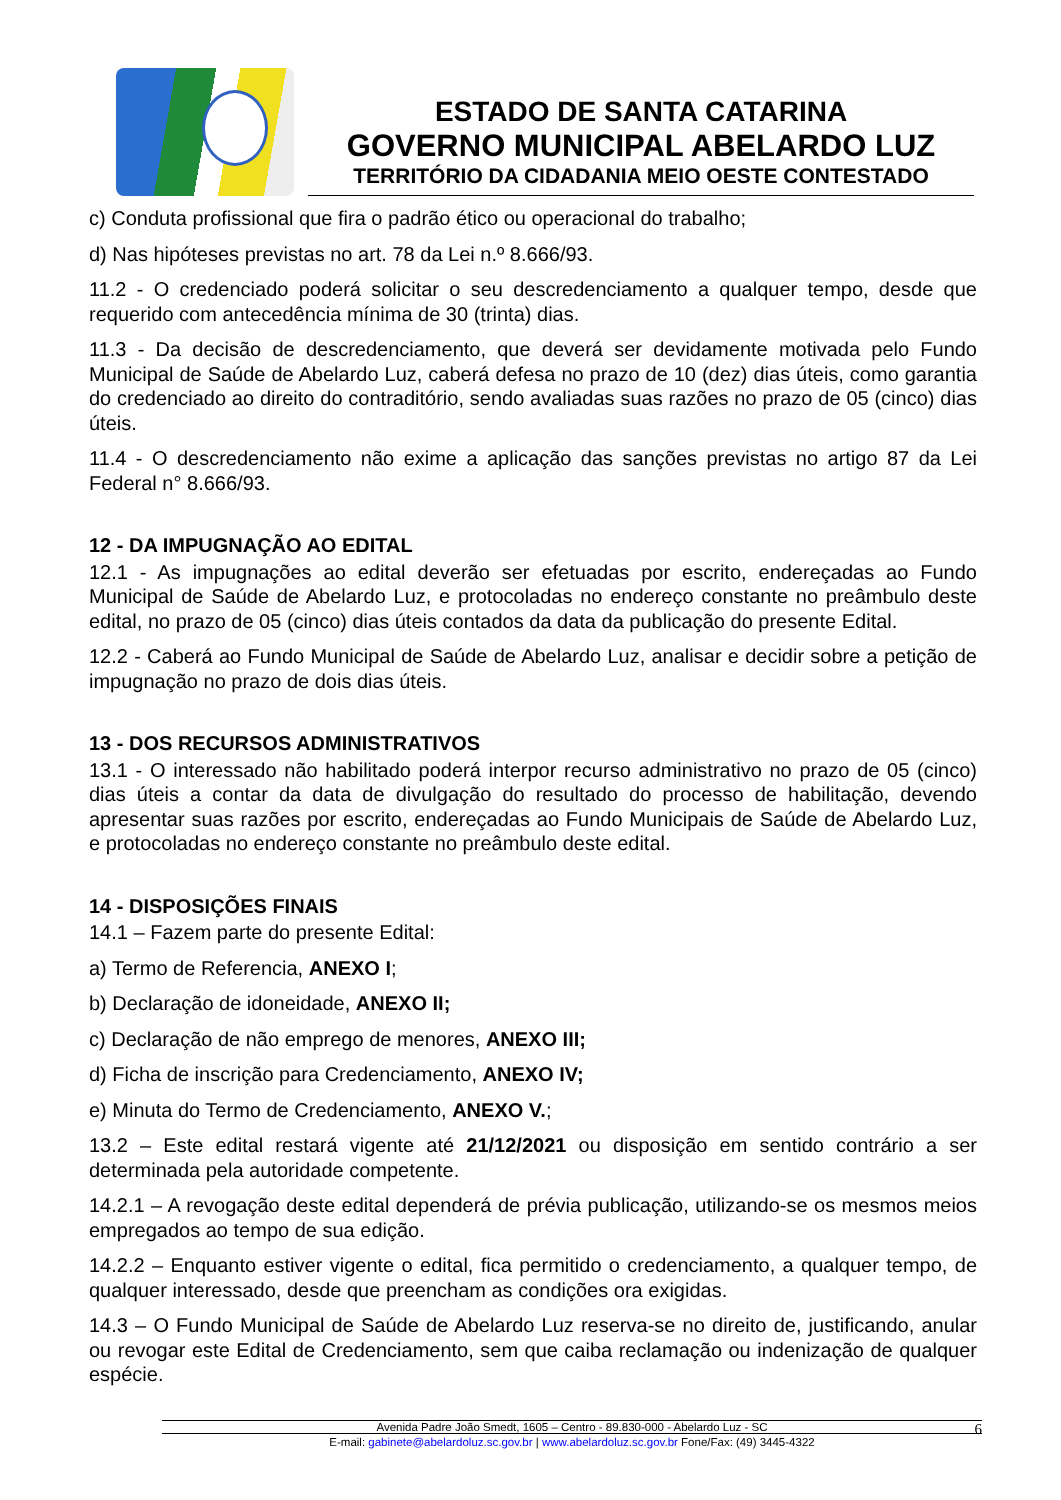ESTADO DE SANTA CATARINA
GOVERNO MUNICIPAL ABELARDO LUZ
TERRITÓRIO DA CIDADANIA MEIO OESTE CONTESTADO
c) Conduta profissional que fira o padrão ético ou operacional do trabalho;
d) Nas hipóteses previstas no art. 78 da Lei n.º 8.666/93.
11.2 - O credenciado poderá solicitar o seu descredenciamento a qualquer tempo, desde que requerido com antecedência mínima de 30 (trinta) dias.
11.3 - Da decisão de descredenciamento, que deverá ser devidamente motivada pelo Fundo Municipal de Saúde de Abelardo Luz, caberá defesa no prazo de 10 (dez) dias úteis, como garantia do credenciado ao direito do contraditório, sendo avaliadas suas razões no prazo de 05 (cinco) dias úteis.
11.4 - O descredenciamento não exime a aplicação das sanções previstas no artigo 87 da Lei Federal n° 8.666/93.
12 - DA IMPUGNAÇÃO AO EDITAL
12.1 - As impugnações ao edital deverão ser efetuadas por escrito, endereçadas ao Fundo Municipal de Saúde de Abelardo Luz, e protocoladas no endereço constante no preâmbulo deste edital, no prazo de 05 (cinco) dias úteis contados da data da publicação do presente Edital.
12.2 - Caberá ao Fundo Municipal de Saúde de Abelardo Luz, analisar e decidir sobre a petição de impugnação no prazo de dois dias úteis.
13 - DOS RECURSOS ADMINISTRATIVOS
13.1 - O interessado não habilitado poderá interpor recurso administrativo no prazo de 05 (cinco) dias úteis a contar da data de divulgação do resultado do processo de habilitação, devendo apresentar suas razões por escrito, endereçadas ao Fundo Municipais de Saúde de Abelardo Luz, e protocoladas no endereço constante no preâmbulo deste edital.
14 - DISPOSIÇÕES FINAIS
14.1 – Fazem parte do presente Edital:
a) Termo de Referencia, ANEXO I;
b) Declaração de idoneidade, ANEXO II;
c) Declaração de não emprego de menores, ANEXO III;
d) Ficha de inscrição para Credenciamento, ANEXO IV;
e) Minuta do Termo de Credenciamento, ANEXO V.;
13.2 – Este edital restará vigente até 21/12/2021 ou disposição em sentido contrário a ser determinada pela autoridade competente.
14.2.1 – A revogação deste edital dependerá de prévia publicação, utilizando-se os mesmos meios empregados ao tempo de sua edição.
14.2.2 – Enquanto estiver vigente o edital, fica permitido o credenciamento, a qualquer tempo, de qualquer interessado, desde que preencham as condições ora exigidas.
14.3 – O Fundo Municipal de Saúde de Abelardo Luz reserva-se no direito de, justificando, anular ou revogar este Edital de Credenciamento, sem que caiba reclamação ou indenização de qualquer espécie.
Avenida Padre João Smedt, 1605 – Centro - 89.830-000 - Abelardo Luz - SC
6
E-mail: gabinete@abelardoluz.sc.gov.br | www.abelardoluz.sc.gov.br Fone/Fax: (49) 3445-4322